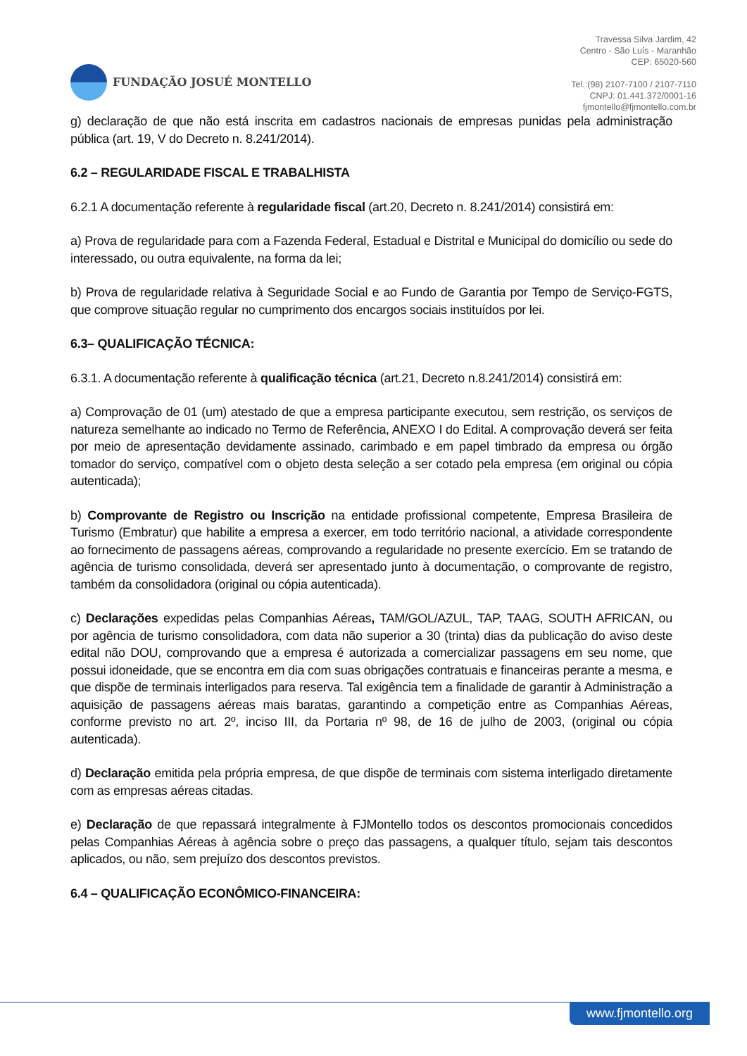FUNDAÇÃO JOSUÉ MONTELLO
Travessa Silva Jardim, 42
Centro - São Luís - Maranhão
CEP: 65020-560
Tel.:(98) 2107-7100 / 2107-7110
CNPJ: 01.441.372/0001-16
fjmontello@fjmontello.com.br
g) declaração de que não está inscrita em cadastros nacionais de empresas punidas pela administração pública (art. 19, V do Decreto n. 8.241/2014).
6.2 – REGULARIDADE FISCAL E TRABALHISTA
6.2.1 A documentação referente à regularidade fiscal (art.20, Decreto n. 8.241/2014) consistirá em:
a) Prova de regularidade para com a Fazenda Federal, Estadual e Distrital e Municipal do domicílio ou sede do interessado, ou outra equivalente, na forma da lei;
b) Prova de regularidade relativa à Seguridade Social e ao Fundo de Garantia por Tempo de Serviço-FGTS, que comprove situação regular no cumprimento dos encargos sociais instituídos por lei.
6.3– QUALIFICAÇÃO TÉCNICA:
6.3.1. A documentação referente à qualificação técnica (art.21, Decreto n.8.241/2014) consistirá em:
a) Comprovação de 01 (um) atestado de que a empresa participante executou, sem restrição, os serviços de natureza semelhante ao indicado no Termo de Referência, ANEXO I do Edital. A comprovação deverá ser feita por meio de apresentação devidamente assinado, carimbado e em papel timbrado da empresa ou órgão tomador do serviço, compatível com o objeto desta seleção a ser cotado pela empresa (em original ou cópia autenticada);
b) Comprovante de Registro ou Inscrição na entidade profissional competente, Empresa Brasileira de Turismo (Embratur) que habilite a empresa a exercer, em todo território nacional, a atividade correspondente ao fornecimento de passagens aéreas, comprovando a regularidade no presente exercício. Em se tratando de agência de turismo consolidada, deverá ser apresentado junto à documentação, o comprovante de registro, também da consolidadora (original ou cópia autenticada).
c) Declarações expedidas pelas Companhias Aéreas, TAM/GOL/AZUL, TAP, TAAG, SOUTH AFRICAN, ou por agência de turismo consolidadora, com data não superior a 30 (trinta) dias da publicação do aviso deste edital não DOU, comprovando que a empresa é autorizada a comercializar passagens em seu nome, que possui idoneidade, que se encontra em dia com suas obrigações contratuais e financeiras perante a mesma, e que dispõe de terminais interligados para reserva. Tal exigência tem a finalidade de garantir à Administração a aquisição de passagens aéreas mais baratas, garantindo a competição entre as Companhias Aéreas, conforme previsto no art. 2º, inciso III, da Portaria nº 98, de 16 de julho de 2003, (original ou cópia autenticada).
d) Declaração emitida pela própria empresa, de que dispõe de terminais com sistema interligado diretamente com as empresas aéreas citadas.
e) Declaração de que repassará integralmente à FJMontello todos os descontos promocionais concedidos pelas Companhias Aéreas à agência sobre o preço das passagens, a qualquer título, sejam tais descontos aplicados, ou não, sem prejuízo dos descontos previstos.
6.4 – QUALIFICAÇÃO ECONÔMICO-FINANCEIRA:
www.fjmontello.org